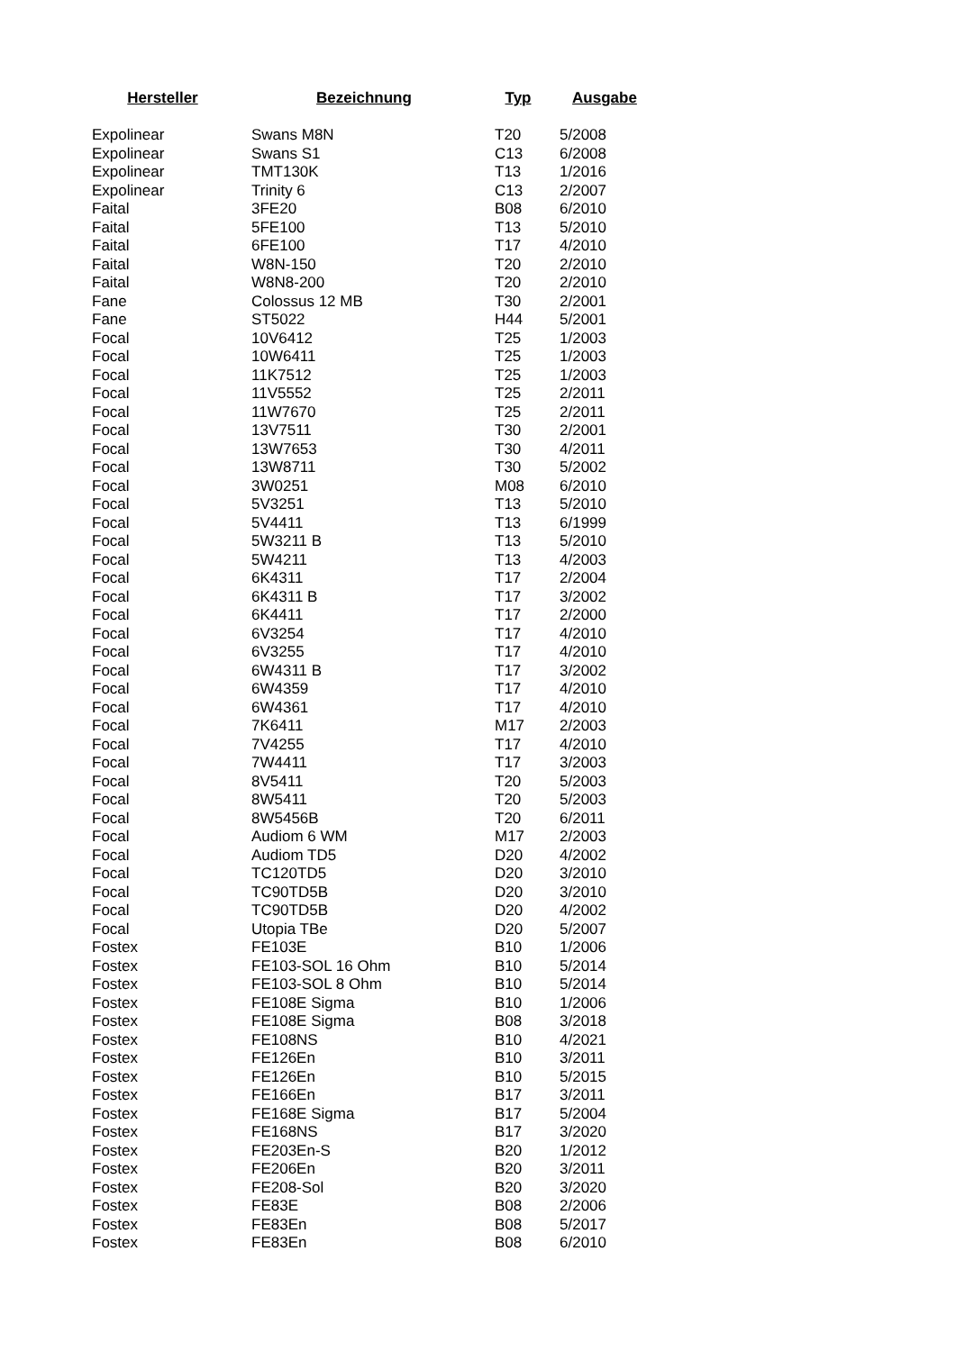| Hersteller | Bezeichnung | Typ | Ausgabe |
| --- | --- | --- | --- |
| Expolinear | Swans M8N | T20 | 5/2008 |
| Expolinear | Swans S1 | C13 | 6/2008 |
| Expolinear | TMT130K | T13 | 1/2016 |
| Expolinear | Trinity 6 | C13 | 2/2007 |
| Faital | 3FE20 | B08 | 6/2010 |
| Faital | 5FE100 | T13 | 5/2010 |
| Faital | 6FE100 | T17 | 4/2010 |
| Faital | W8N-150 | T20 | 2/2010 |
| Faital | W8N8-200 | T20 | 2/2010 |
| Fane | Colossus 12 MB | T30 | 2/2001 |
| Fane | ST5022 | H44 | 5/2001 |
| Focal | 10V6412 | T25 | 1/2003 |
| Focal | 10W6411 | T25 | 1/2003 |
| Focal | 11K7512 | T25 | 1/2003 |
| Focal | 11V5552 | T25 | 2/2011 |
| Focal | 11W7670 | T25 | 2/2011 |
| Focal | 13V7511 | T30 | 2/2001 |
| Focal | 13W7653 | T30 | 4/2011 |
| Focal | 13W8711 | T30 | 5/2002 |
| Focal | 3W0251 | M08 | 6/2010 |
| Focal | 5V3251 | T13 | 5/2010 |
| Focal | 5V4411 | T13 | 6/1999 |
| Focal | 5W3211 B | T13 | 5/2010 |
| Focal | 5W4211 | T13 | 4/2003 |
| Focal | 6K4311 | T17 | 2/2004 |
| Focal | 6K4311 B | T17 | 3/2002 |
| Focal | 6K4411 | T17 | 2/2000 |
| Focal | 6V3254 | T17 | 4/2010 |
| Focal | 6V3255 | T17 | 4/2010 |
| Focal | 6W4311 B | T17 | 3/2002 |
| Focal | 6W4359 | T17 | 4/2010 |
| Focal | 6W4361 | T17 | 4/2010 |
| Focal | 7K6411 | M17 | 2/2003 |
| Focal | 7V4255 | T17 | 4/2010 |
| Focal | 7W4411 | T17 | 3/2003 |
| Focal | 8V5411 | T20 | 5/2003 |
| Focal | 8W5411 | T20 | 5/2003 |
| Focal | 8W5456B | T20 | 6/2011 |
| Focal | Audiom 6 WM | M17 | 2/2003 |
| Focal | Audiom TD5 | D20 | 4/2002 |
| Focal | TC120TD5 | D20 | 3/2010 |
| Focal | TC90TD5B | D20 | 3/2010 |
| Focal | TC90TD5B | D20 | 4/2002 |
| Focal | Utopia TBe | D20 | 5/2007 |
| Fostex | FE103E | B10 | 1/2006 |
| Fostex | FE103-SOL 16 Ohm | B10 | 5/2014 |
| Fostex | FE103-SOL 8 Ohm | B10 | 5/2014 |
| Fostex | FE108E Sigma | B10 | 1/2006 |
| Fostex | FE108E Sigma | B08 | 3/2018 |
| Fostex | FE108NS | B10 | 4/2021 |
| Fostex | FE126En | B10 | 3/2011 |
| Fostex | FE126En | B10 | 5/2015 |
| Fostex | FE166En | B17 | 3/2011 |
| Fostex | FE168E Sigma | B17 | 5/2004 |
| Fostex | FE168NS | B17 | 3/2020 |
| Fostex | FE203En-S | B20 | 1/2012 |
| Fostex | FE206En | B20 | 3/2011 |
| Fostex | FE208-Sol | B20 | 3/2020 |
| Fostex | FE83E | B08 | 2/2006 |
| Fostex | FE83En | B08 | 5/2017 |
| Fostex | FE83En | B08 | 6/2010 |